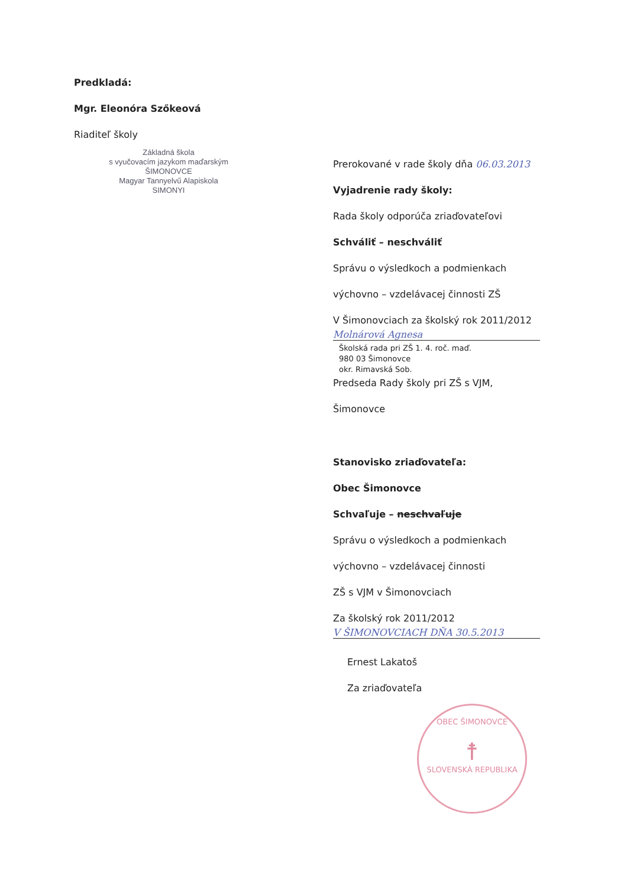Predkladá:
Mgr. Eleonóra Szőkeová
Riaditeľ školy
Základná škola
s vyučovacím jazykom maďarským
ŠIMONOVCE
Magyar Tannyelvű Alapiskola
SIMONYI
Prerokované v rade školy dňa 06.03.2013
Vyjadrenie rady školy:
Rada školy odporúča zriaďovateľovi
Schváliť – neschváliť
Správu o výsledkoch a podmienkach
výchovno – vzdelávacej činnosti ZŠ
V Šimonovciach za školský rok 2011/2012
Molnárová Agnesa
Školská rada pri ZŠ 1. 4. roč. maď.
980 03 Šimonovce
okr. Rimavská Sob.
Predseda Rady školy pri ZŠ s VJM,
Šimonovce
Stanovisko zriaďovateľa:
Obec Šimonovce
Schvaľuje – neschvaľuje
Správu o výsledkoch a podmienkach
výchovno – vzdelávacej činnosti
ZŠ s VJM v Šimonovciach
Za školský rok 2011/2012
V ŠIMONOVCIACH DŇA 30.5.2013
Ernest Lakatoš
Za zriaďovateľa
OBEC ŠIMONOVCE
☨
SLOVENSKÁ REPUBLIKA